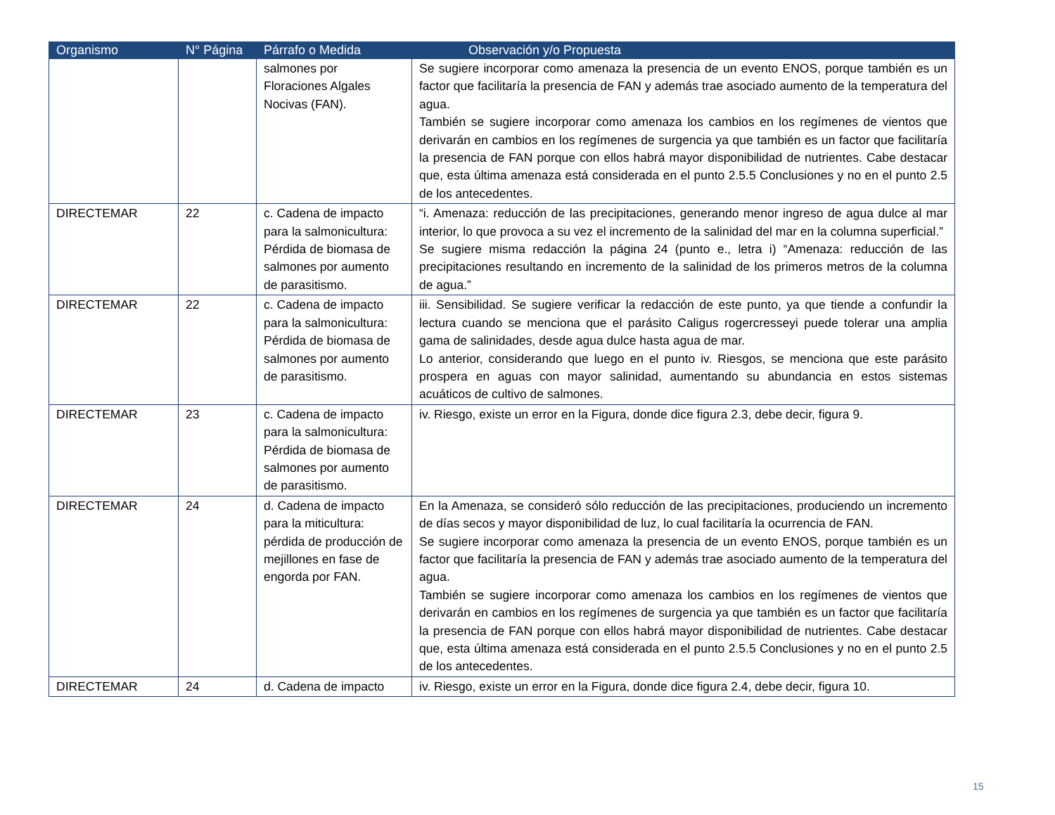| Organismo | N° Página | Párrafo o Medida | Observación y/o Propuesta |
| --- | --- | --- | --- |
| | | salmones por Floraciones Algales Nocivas (FAN). | Se sugiere incorporar como amenaza la presencia de un evento ENOS, porque también es un factor que facilitaría la presencia de FAN y además trae asociado aumento de la temperatura del agua. También se sugiere incorporar como amenaza los cambios en los regímenes de vientos que derivarán en cambios en los regímenes de surgencia ya que también es un factor que facilitaría la presencia de FAN porque con ellos habrá mayor disponibilidad de nutrientes. Cabe destacar que, esta última amenaza está considerada en el punto 2.5.5 Conclusiones y no en el punto 2.5 de los antecedentes. |
| DIRECTEMAR | 22 | c. Cadena de impacto para la salmonicultura: Pérdida de biomasa de salmones por aumento de parasitismo. | “i. Amenaza: reducción de las precipitaciones, generando menor ingreso de agua dulce al mar interior, lo que provoca a su vez el incremento de la salinidad del mar en la columna superficial.” Se sugiere misma redacción la página 24 (punto e., letra i) “Amenaza: reducción de las precipitaciones resultando en incremento de la salinidad de los primeros metros de la columna de agua.” |
| DIRECTEMAR | 22 | c. Cadena de impacto para la salmonicultura: Pérdida de biomasa de salmones por aumento de parasitismo. | iii. Sensibilidad. Se sugiere verificar la redacción de este punto, ya que tiende a confundir la lectura cuando se menciona que el parásito Caligus rogercresseyi puede tolerar una amplia gama de salinidades, desde agua dulce hasta agua de mar. Lo anterior, considerando que luego en el punto iv. Riesgos, se menciona que este parásito prospera en aguas con mayor salinidad, aumentando su abundancia en estos sistemas acuáticos de cultivo de salmones. |
| DIRECTEMAR | 23 | c. Cadena de impacto para la salmonicultura: Pérdida de biomasa de salmones por aumento de parasitismo. | iv. Riesgo, existe un error en la Figura, donde dice figura 2.3, debe decir, figura 9. |
| DIRECTEMAR | 24 | d. Cadena de impacto para la miticultura: pérdida de producción de mejillones en fase de engorda por FAN. | En la Amenaza, se consideró sólo reducción de las precipitaciones, produciendo un incremento de días secos y mayor disponibilidad de luz, lo cual facilitaría la ocurrencia de FAN. Se sugiere incorporar como amenaza la presencia de un evento ENOS, porque también es un factor que facilitaría la presencia de FAN y además trae asociado aumento de la temperatura del agua. También se sugiere incorporar como amenaza los cambios en los regímenes de vientos que derivarán en cambios en los regímenes de surgencia ya que también es un factor que facilitaría la presencia de FAN porque con ellos habrá mayor disponibilidad de nutrientes. Cabe destacar que, esta última amenaza está considerada en el punto 2.5.5 Conclusiones y no en el punto 2.5 de los antecedentes. |
| DIRECTEMAR | 24 | d. Cadena de impacto | iv. Riesgo, existe un error en la Figura, donde dice figura 2.4, debe decir, figura 10. |
15